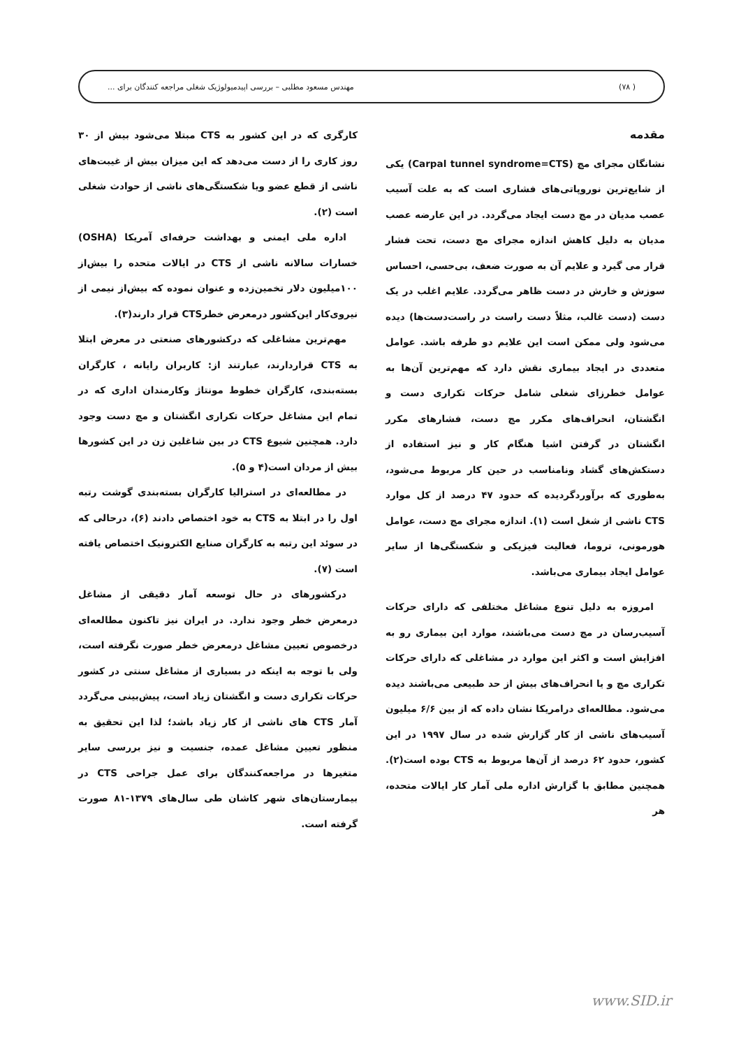( ۷۸) مهندس مسعود مطلبی – بررسی اپیدمیولوژیک شغلی مراجعه کنندگان برای ...
مقدمه
نشانگان مجرای مچ (Carpal tunnel syndrome=CTS) یکی از شایع‌ترین نوروپاتی‌های فشاری است که به علت آسیب عصب مدیان در مچ دست ایجاد می‌گردد. در این عارضه عصب مدیان به دلیل کاهش اندازه مجرای مچ دست، تحت فشار قرار می گیرد و علایم آن به صورت ضعف، بی‌حسی، احساس سوزش و خارش در دست ظاهر می‌گردد. علایم اغلب در یک دست (دست غالب، مثلاً دست راست در راست‌دست‌ها) دیده می‌شود ولی ممکن است این علایم دو طرفه باشد. عوامل متعددی در ایجاد بیماری نقش دارد که مهم‌ترین آن‌ها به عوامل خطرزای شغلی شامل حرکات تکراری دست و انگشتان، انحراف‌های مکرر مچ دست، فشارهای مکرر انگشتان در گرفتن اشیا هنگام کار و نیز استفاده از دستکش‌های گشاد ونامناسب در حین کار مربوط می‌شود، به‌طوری که برآوردگردیده که حدود ۴۷ درصد از کل موارد CTS ناشی از شغل است (۱). اندازه مجرای مچ دست، عوامل هورمونی، تروما، فعالیت فیزیکی و شکستگی‌ها از سایر عوامل ایجاد بیماری می‌باشد.
امروزه به دلیل تنوع مشاغل مختلفی که دارای حرکات آسیب‌رسان در مچ دست می‌باشند، موارد این بیماری رو به افزایش است و اکثر این موارد در مشاغلی که دارای حرکات تکراری مچ و یا انحراف‌های بیش از حد طبیعی می‌باشند دیده می‌شود. مطالعه‌ای درامریکا نشان داده که از بین ۶/۶ میلیون آسیب‌های ناشی از کار گزارش شده در سال ۱۹۹۷ در این کشور، حدود ۶۲ درصد از آن‌ها مربوط به CTS بوده است(۲). همچنین مطابق با گزارش اداره ملی آمار کار ایالات متحده، هر
کارگری که در این کشور به CTS مبتلا می‌شود بیش از ۳۰ روز کاری را از دست می‌دهد که این میزان بیش از غیبت‌های ناشی از قطع عضو ویا شکستگی‌های ناشی از حوادث شغلی است (۲).
اداره ملی ایمنی و بهداشت حرفه‌ای آمریکا (OSHA) خسارات سالانه ناشی از CTS در ایالات متحده را بیش‌از ۱۰۰میلیون دلار تخمین‌زده و عنوان نموده که بیش‌از نیمی از نیروی‌کار این‌کشور درمعرض خطرCTS قرار دارند(۳).
مهم‌ترین مشاغلی که درکشورهای صنعتی در معرض ابتلا به CTS قراردارند، عبارتند از: کاربران رایانه ، کارگران بسته‌بندی، کارگران خطوط مونتاژ وکارمندان اداری که در تمام این مشاغل حرکات تکراری انگشتان و مچ دست وجود دارد. همچنین شیوع CTS در بین شاغلین زن در این کشورها بیش از مردان است(۴ و ۵).
در مطالعه‌ای در استرالیا کارگران بسته‌بندی گوشت رتبه اول را در ابتلا به CTS به خود اختصاص دادند (۶)، درحالی که در سوئد این رتبه به کارگران صنایع الکترونیک اختصاص یافته است (۷).
درکشورهای در حال توسعه آمار دقیقی از مشاغل درمعرض خطر وجود ندارد. در ایران نیز تاکنون مطالعه‌ای درخصوص تعیین مشاغل درمعرض خطر صورت نگرفته است، ولی با توجه به اینکه در بسیاری از مشاغل سنتی در کشور حرکات تکراری دست و انگشتان زیاد است، پیش‌بینی می‌گردد آمار CTS های ناشی از کار زیاد باشد؛ لذا این تحقیق به منظور تعیین مشاغل عمده، جنسیت و نیز بررسی سایر متغیرها در مراجعه‌کنندگان برای عمل جراحی CTS در بیمارستان‌های شهر کاشان طی سال‌های ۱۳۷۹-۸۱ صورت گرفته است.
www.SID.ir